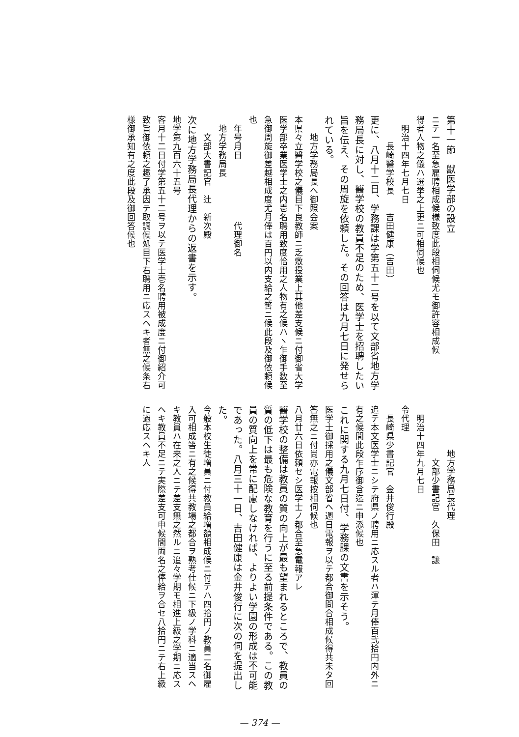第十一節　獣医学部の設立
ニテ一名至急雇聘相成候様致度此段相伺候尤モ御許容相成候
得者人物之儀ハ選挙之上更ニ可相伺候也
　明治十四年七月七日
　　　長崎醫学校長　　吉田健康（吉田）
更に、八月十二日、学務課は学第五十二号を以て文部省地方学務局長に対し、醫学校の教員不足のため、医学士を招聘したい旨を伝え、その周旋を依頼した。その回答は九月七日に発せられている。
　　地方学務局長へ御照会案
本県々立醫学校之儀目下良教師ニ乏敷授業上其他差支候ニ付御省大学医学部卒業医学士之内壱名聘用致度恰用之人物有之候ハヽ乍御手数至急御周旋御差越相成度尤月俸は百円以内支給之筈ニ候此段及御依頼候也
　年号月日　　　　　　　代理御名
　地方学務局長
　　文部大書記官　辻　新次殿
次に地方学務局長代理からの返書を示す。
地学第九百六十五号
客月十二日付学第五十二号ヲ以テ医学士壱名聘用被成度ニ付御紹介可致旨御依頼之趣了承因テ取調候処目下右聘用ニ応スヘキ者無之候条右様御承知有之度此段及御回答候也
　　　　　地方学務局長代理
　　　　　　文部少書記官　久保田　譲
　明治十四年九月七日
令代理
　長崎県少書記官　金井俊行殿
追テ本文医学士ニシテ府県ノ聘用ニ応スル者ハ渾テ月俸百弐拾円内外ニ有之候間此段乍序御含迄ニ申添候也
これに関する九月七日付、学務課の文書を示そう。
医学士御採用之儀文部省ヘ週日電報ヲ以テ都合御問合相成候得共未タ回答無之ニ付尚亦電報按相伺候也
八月廿六日依頼セシ医学士ノ都合至急電報アレ
醫学校の整備は教員の質の向上が最も望まれるところで、教員の質の低下は最も危険な教育を行うに至る前提条件である。この教員の質向上を常に配慮しなければ、よりよい学園の形成は不可能であった。八月三十一日、吉田健康は金井俊行に次の伺を提出した。
今般本校生徒増員ニ付教員給増額相成候ニ付テハ四拾円ノ教員二名御雇入可相成筈ニ有之候得共教場之都合ヲ熟考仕候ニ下級ノ学科ニ適当スヘキ教員ハ在来之人ニテ差支無之然ルニ追々学期モ相進上級之学期ニ応スヘキ教員不足ニテ実際差支可申候間両名之俸給ヲ合セ八拾円ニテ右上級に過応スヘキ人
— 374 —